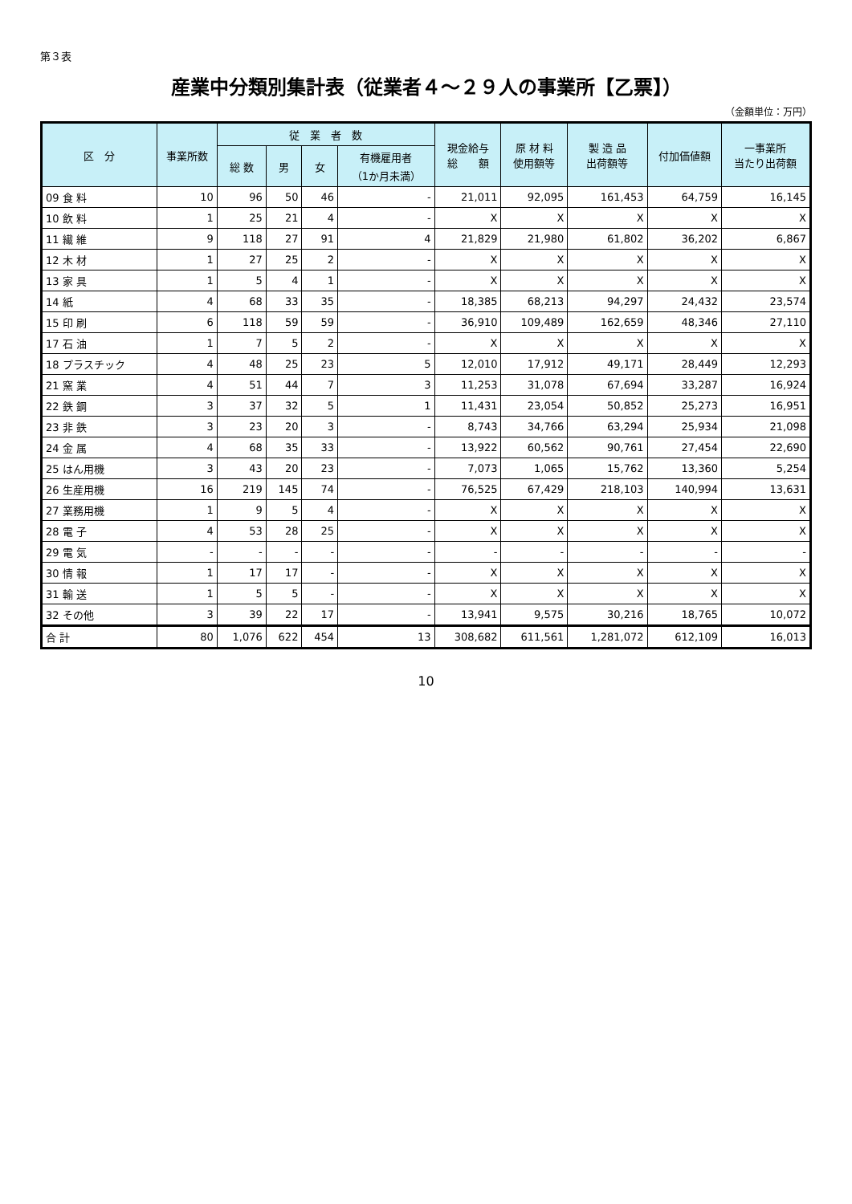第３表
産業中分類別集計表（従業者４～２９人の事業所【乙票】）
（金額単位：万円）
| 区 分 | 事業所数 | 従 業 者 数 | | | | 現金給与 総 額 | 原 材 料 使用額等 | 製 造 品 出荷額等 | 付加価値額 | 一事業所 当たり出荷額 |
| --- | --- | --- | --- | --- | --- | --- | --- | --- | --- | --- |
| | | 総 数 | 男 | 女 | 有機雇用者 （1か月未満） | | | | | |
| 09 食 料 | 10 | 96 | 50 | 46 | - | 21,011 | 92,095 | 161,453 | 64,759 | 16,145 |
| 10 飲 料 | 1 | 25 | 21 | 4 | - | X | X | X | X | X |
| 11 繊 維 | 9 | 118 | 27 | 91 | 4 | 21,829 | 21,980 | 61,802 | 36,202 | 6,867 |
| 12 木 材 | 1 | 27 | 25 | 2 | - | X | X | X | X | X |
| 13 家 具 | 1 | 5 | 4 | 1 | - | X | X | X | X | X |
| 14 紙 | 4 | 68 | 33 | 35 | - | 18,385 | 68,213 | 94,297 | 24,432 | 23,574 |
| 15 印 刷 | 6 | 118 | 59 | 59 | - | 36,910 | 109,489 | 162,659 | 48,346 | 27,110 |
| 17 石 油 | 1 | 7 | 5 | 2 | - | X | X | X | X | X |
| 18 プラスチック | 4 | 48 | 25 | 23 | 5 | 12,010 | 17,912 | 49,171 | 28,449 | 12,293 |
| 21 窯 業 | 4 | 51 | 44 | 7 | 3 | 11,253 | 31,078 | 67,694 | 33,287 | 16,924 |
| 22 鉄 鋼 | 3 | 37 | 32 | 5 | 1 | 11,431 | 23,054 | 50,852 | 25,273 | 16,951 |
| 23 非 鉄 | 3 | 23 | 20 | 3 | - | 8,743 | 34,766 | 63,294 | 25,934 | 21,098 |
| 24 金 属 | 4 | 68 | 35 | 33 | - | 13,922 | 60,562 | 90,761 | 27,454 | 22,690 |
| 25 はん用機 | 3 | 43 | 20 | 23 | - | 7,073 | 1,065 | 15,762 | 13,360 | 5,254 |
| 26 生産用機 | 16 | 219 | 145 | 74 | - | 76,525 | 67,429 | 218,103 | 140,994 | 13,631 |
| 27 業務用機 | 1 | 9 | 5 | 4 | - | X | X | X | X | X |
| 28 電 子 | 4 | 53 | 28 | 25 | - | X | X | X | X | X |
| 29 電 気 | - | - | - | - | - | - | - | - | - | - |
| 30 情 報 | 1 | 17 | 17 | - | - | X | X | X | X | X |
| 31 輸 送 | 1 | 5 | 5 | - | - | X | X | X | X | X |
| 32 その他 | 3 | 39 | 22 | 17 | - | 13,941 | 9,575 | 30,216 | 18,765 | 10,072 |
| 合 計 | 80 | 1,076 | 622 | 454 | 13 | 308,682 | 611,561 | 1,281,072 | 612,109 | 16,013 |
10